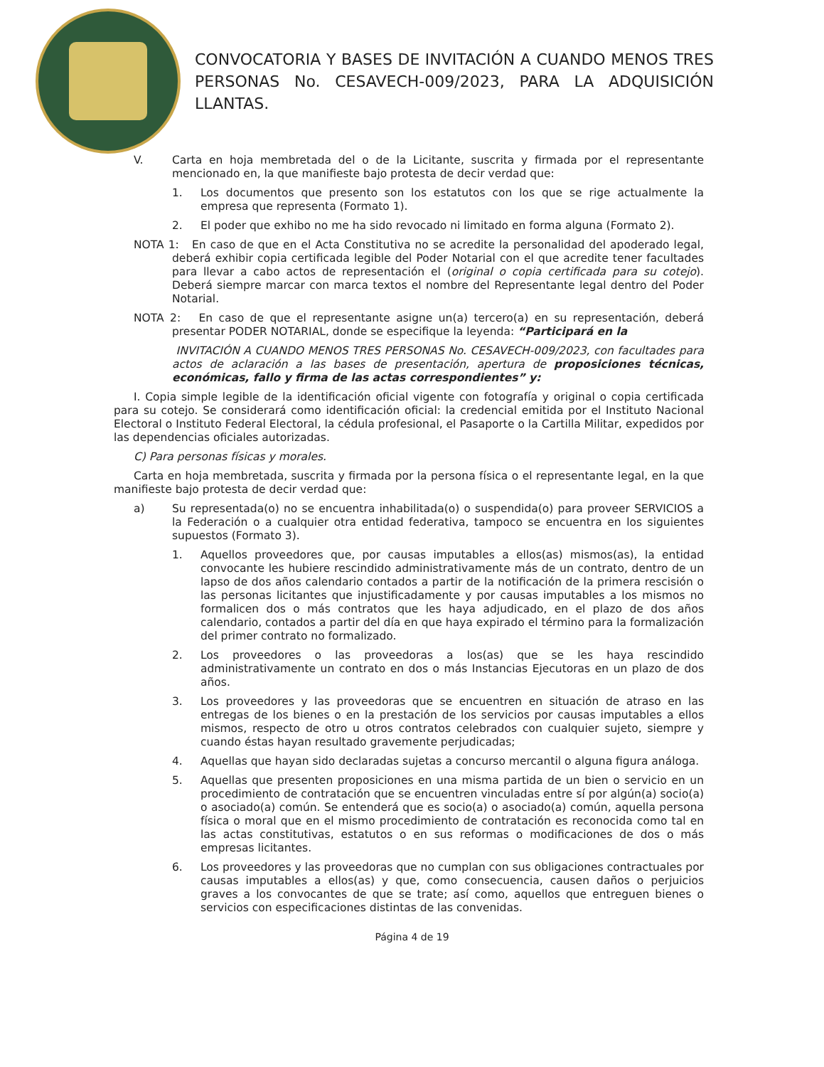CONVOCATORIA Y BASES DE INVITACIÓN A CUANDO MENOS TRES PERSONAS No. CESAVECH-009/2023, PARA LA ADQUISICIÓN LLANTAS.
V. Carta en hoja membretada del o de la Licitante, suscrita y firmada por el representante mencionado en, la que manifieste bajo protesta de decir verdad que:
1. Los documentos que presento son los estatutos con los que se rige actualmente la empresa que representa (Formato 1).
2. El poder que exhibo no me ha sido revocado ni limitado en forma alguna (Formato 2).
NOTA 1: En caso de que en el Acta Constitutiva no se acredite la personalidad del apoderado legal, deberá exhibir copia certificada legible del Poder Notarial con el que acredite tener facultades para llevar a cabo actos de representación el (original o copia certificada para su cotejo). Deberá siempre marcar con marca textos el nombre del Representante legal dentro del Poder Notarial.
NOTA 2: En caso de que el representante asigne un(a) tercero(a) en su representación, deberá presentar PODER NOTARIAL, donde se especifique la leyenda: “Participará en la
INVITACIÓN A CUANDO MENOS TRES PERSONAS No. CESAVECH-009/2023, con facultades para actos de aclaración a las bases de presentación, apertura de proposiciones técnicas, económicas, fallo y firma de las actas correspondientes” y:
I. Copia simple legible de la identificación oficial vigente con fotografía y original o copia certificada para su cotejo. Se considerará como identificación oficial: la credencial emitida por el Instituto Nacional Electoral o Instituto Federal Electoral, la cédula profesional, el Pasaporte o la Cartilla Militar, expedidos por las dependencias oficiales autorizadas.
C) Para personas físicas y morales.
Carta en hoja membretada, suscrita y firmada por la persona física o el representante legal, en la que manifieste bajo protesta de decir verdad que:
a) Su representada(o) no se encuentra inhabilitada(o) o suspendida(o) para proveer SERVICIOS a la Federación o a cualquier otra entidad federativa, tampoco se encuentra en los siguientes supuestos (Formato 3).
1. Aquellos proveedores que, por causas imputables a ellos(as) mismos(as), la entidad convocante les hubiere rescindido administrativamente más de un contrato, dentro de un lapso de dos años calendario contados a partir de la notificación de la primera rescisión o las personas licitantes que injustificadamente y por causas imputables a los mismos no formalicen dos o más contratos que les haya adjudicado, en el plazo de dos años calendario, contados a partir del día en que haya expirado el término para la formalización del primer contrato no formalizado.
2. Los proveedores o las proveedoras a los(as) que se les haya rescindido administrativamente un contrato en dos o más Instancias Ejecutoras en un plazo de dos años.
3. Los proveedores y las proveedoras que se encuentren en situación de atraso en las entregas de los bienes o en la prestación de los servicios por causas imputables a ellos mismos, respecto de otro u otros contratos celebrados con cualquier sujeto, siempre y cuando éstas hayan resultado gravemente perjudicadas;
4. Aquellas que hayan sido declaradas sujetas a concurso mercantil o alguna figura análoga.
5. Aquellas que presenten proposiciones en una misma partida de un bien o servicio en un procedimiento de contratación que se encuentren vinculadas entre sí por algún(a) socio(a) o asociado(a) común. Se entenderá que es socio(a) o asociado(a) común, aquella persona física o moral que en el mismo procedimiento de contratación es reconocida como tal en las actas constitutivas, estatutos o en sus reformas o modificaciones de dos o más empresas licitantes.
6. Los proveedores y las proveedoras que no cumplan con sus obligaciones contractuales por causas imputables a ellos(as) y que, como consecuencia, causen daños o perjuicios graves a los convocantes de que se trate; así como, aquellos que entreguen bienes o servicios con especificaciones distintas de las convenidas.
Página 4 de 19